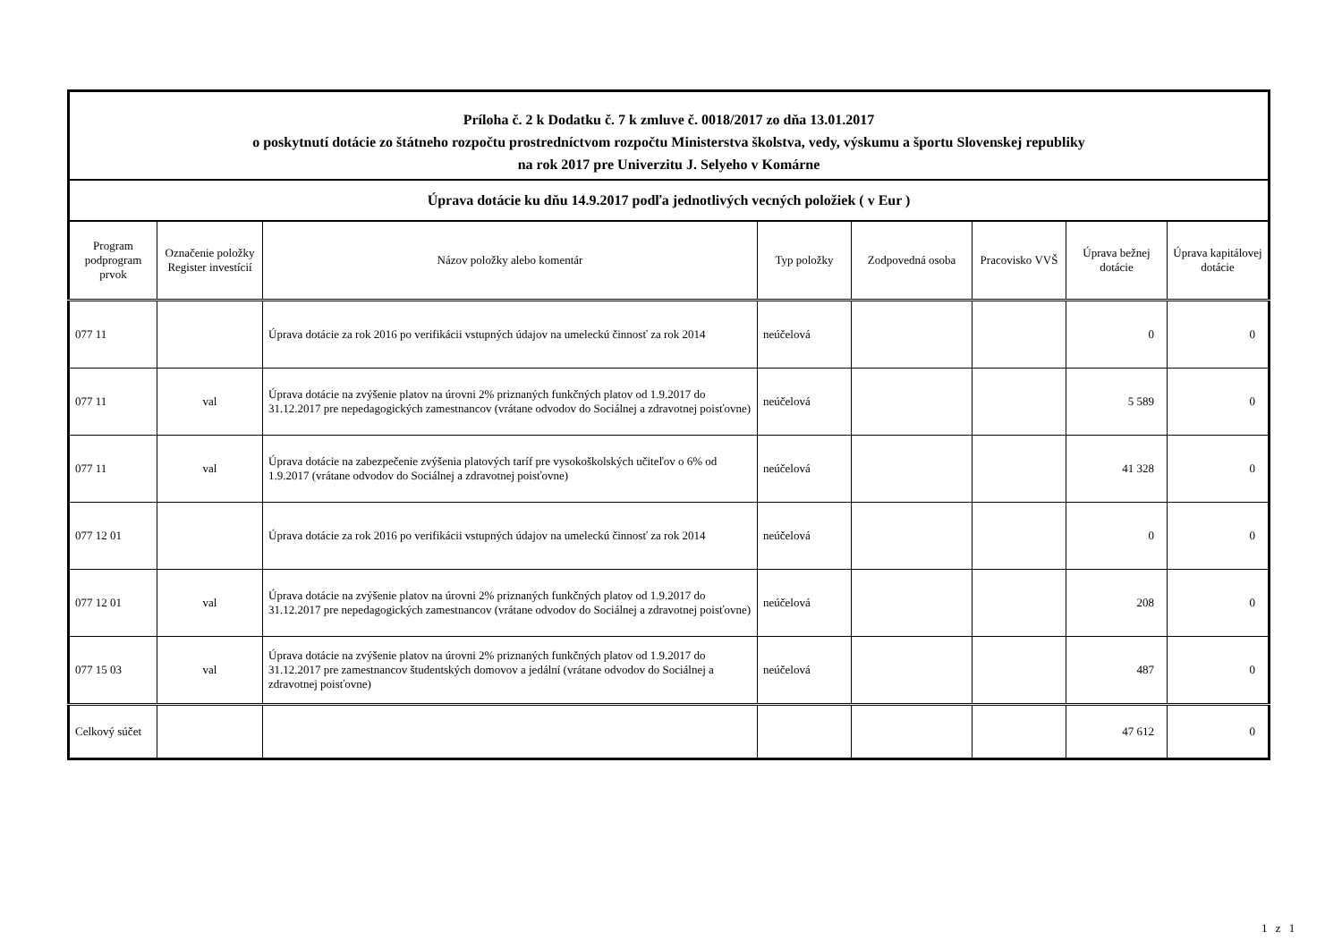| Príloha č. 2 k Dodatku č. 7 k zmluve č. 0018/2017 zo dňa 13.01.2017 o poskytnutí dotácie zo štátneho rozpočtu prostredníctvom rozpočtu Ministerstva školstva, vedy, výskumu a športu Slovenskej republiky na rok 2017 pre Univerzitu J. Selyeho v Komárne | | | | | | | |
| Úprava dotácie ku dňu 14.9.2017 podľa jednotlivých vecných položiek ( v Eur ) | | | | | | | |
| Program podprogram prvok | Označenie položky Register investícií | Názov položky alebo komentár | Typ položky | Zodpovedná osoba | Pracovisko VVŠ | Úprava bežnej dotácie | Úprava kapitálovej dotácie |
| 077 11 | | Úprava dotácie za rok 2016 po verifikácii vstupných údajov na umeleckú činnosť za rok 2014 | neúčelová | | | 0 | 0 |
| 077 11 | val | Úprava dotácie na zvýšenie platov na úrovni 2% priznaných funkčných platov od 1.9.2017 do 31.12.2017 pre nepedagogických zamestnancov (vrátane odvodov do Sociálnej a zdravotnej poisťovne) | neúčelová | | | 5 589 | 0 |
| 077 11 | val | Úprava dotácie na zabezpečenie zvýšenia platových taríf pre vysokoškolských učiteľov o 6% od 1.9.2017 (vrátane odvodov do Sociálnej a zdravotnej poisťovne) | neúčelová | | | 41 328 | 0 |
| 077 12 01 | | Úprava dotácie za rok 2016 po verifikácii vstupných údajov na umeleckú činnosť za rok 2014 | neúčelová | | | 0 | 0 |
| 077 12 01 | val | Úprava dotácie na zvýšenie platov na úrovni 2% priznaných funkčných platov od 1.9.2017 do 31.12.2017 pre nepedagogických zamestnancov (vrátane odvodov do Sociálnej a zdravotnej poisťovne) | neúčelová | | | 208 | 0 |
| 077 15 03 | val | Úprava dotácie na zvýšenie platov na úrovni 2% priznaných funkčných platov od 1.9.2017 do 31.12.2017 pre zamestnancov študentských domovov a jedální (vrátane odvodov do Sociálnej a zdravotnej poisťovne) | neúčelová | | | 487 | 0 |
| Celkový súčet | | | | | | 47 612 | 0 |
1 z 1